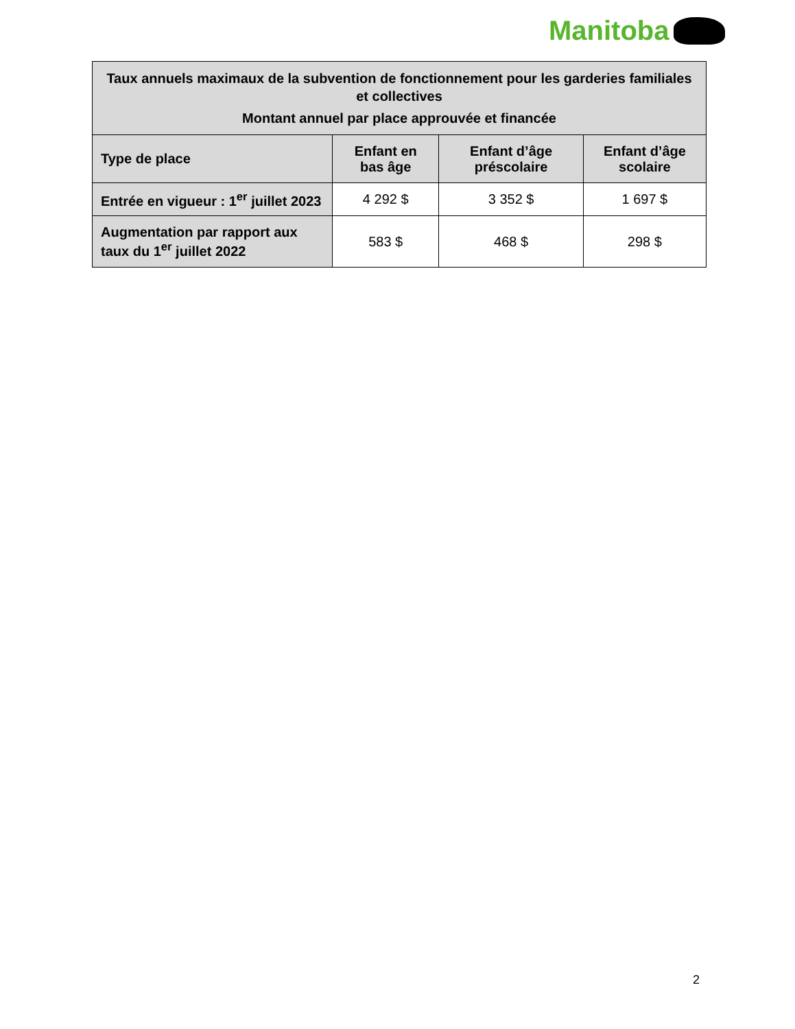Manitoba
| Taux annuels maximaux de la subvention de fonctionnement pour les garderies familiales et collectives Montant annuel par place approuvée et financée | | | |
| --- | --- | --- | --- |
| Type de place | Enfant en bas âge | Enfant d’âge préscolaire | Enfant d’âge scolaire |
| Entrée en vigueur : 1<sup>er</sup> juillet 2023 | 4 292 $ | 3 352 $ | 1 697 $ |
| Augmentation par rapport aux taux du 1<sup>er</sup> juillet 2022 | 583 $ | 468 $ | 298 $ |
2